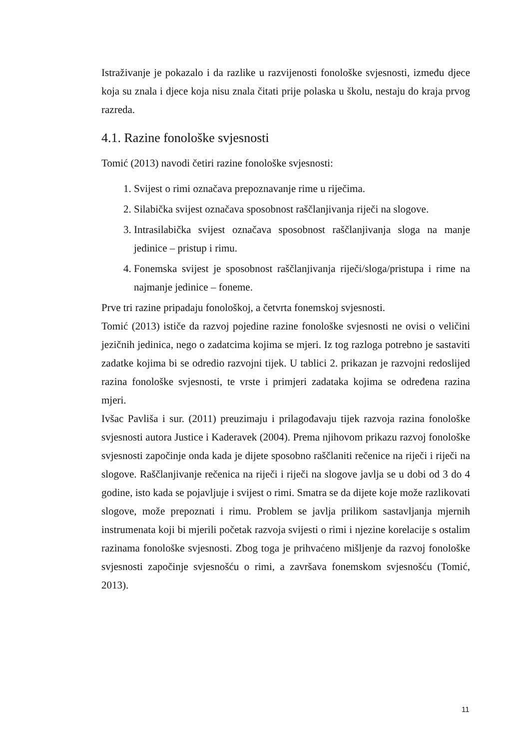Istraživanje je pokazalo i da razlike u razvijenosti fonološke svjesnosti, između djece koja su znala i djece koja nisu znala čitati prije polaska u školu, nestaju do kraja prvog razreda.
4.1. Razine fonološke svjesnosti
Tomić (2013) navodi četiri razine fonološke svjesnosti:
1. Svijest o rimi označava prepoznavanje rime u riječima.
2. Silabička svijest označava sposobnost raščlanjivanja riječi na slogove.
3. Intrasilabička svijest označava sposobnost raščlanjivanja sloga na manje jedinice – pristup i rimu.
4. Fonemska svijest je sposobnost raščlanjivanja riječi/sloga/pristupa i rime na najmanje jedinice – foneme.
Prve tri razine pripadaju fonološkoj, a četvrta fonemskoj svjesnosti.
Tomić (2013) ističe da razvoj pojedine razine fonološke svjesnosti ne ovisi o veličini jezičnih jedinica, nego o zadatcima kojima se mjeri. Iz tog razloga potrebno je sastaviti zadatke kojima bi se odredio razvojni tijek. U tablici 2. prikazan je razvojni redoslijed razina fonološke svjesnosti, te vrste i primjeri zadataka kojima se određena razina mjeri.
Ivšac Pavliša i sur. (2011) preuzimaju i prilagođavaju tijek razvoja razina fonološke svjesnosti autora Justice i Kaderavek (2004). Prema njihovom prikazu razvoj fonološke svjesnosti započinje onda kada je dijete sposobno raščlaniti rečenice na riječi i riječi na slogove. Raščlanjivanje rečenica na riječi i riječi na slogove javlja se u dobi od 3 do 4 godine, isto kada se pojavljuje i svijest o rimi. Smatra se da dijete koje može razlikovati slogove, može prepoznati i rimu. Problem se javlja prilikom sastavljanja mjernih instrumenata koji bi mjerili početak razvoja svijesti o rimi i njezine korelacije s ostalim razinama fonološke svjesnosti. Zbog toga je prihvaćeno mišljenje da razvoj fonološke svjesnosti započinje svjesnošću o rimi, a završava fonemskom svjesnošću (Tomić, 2013).
11